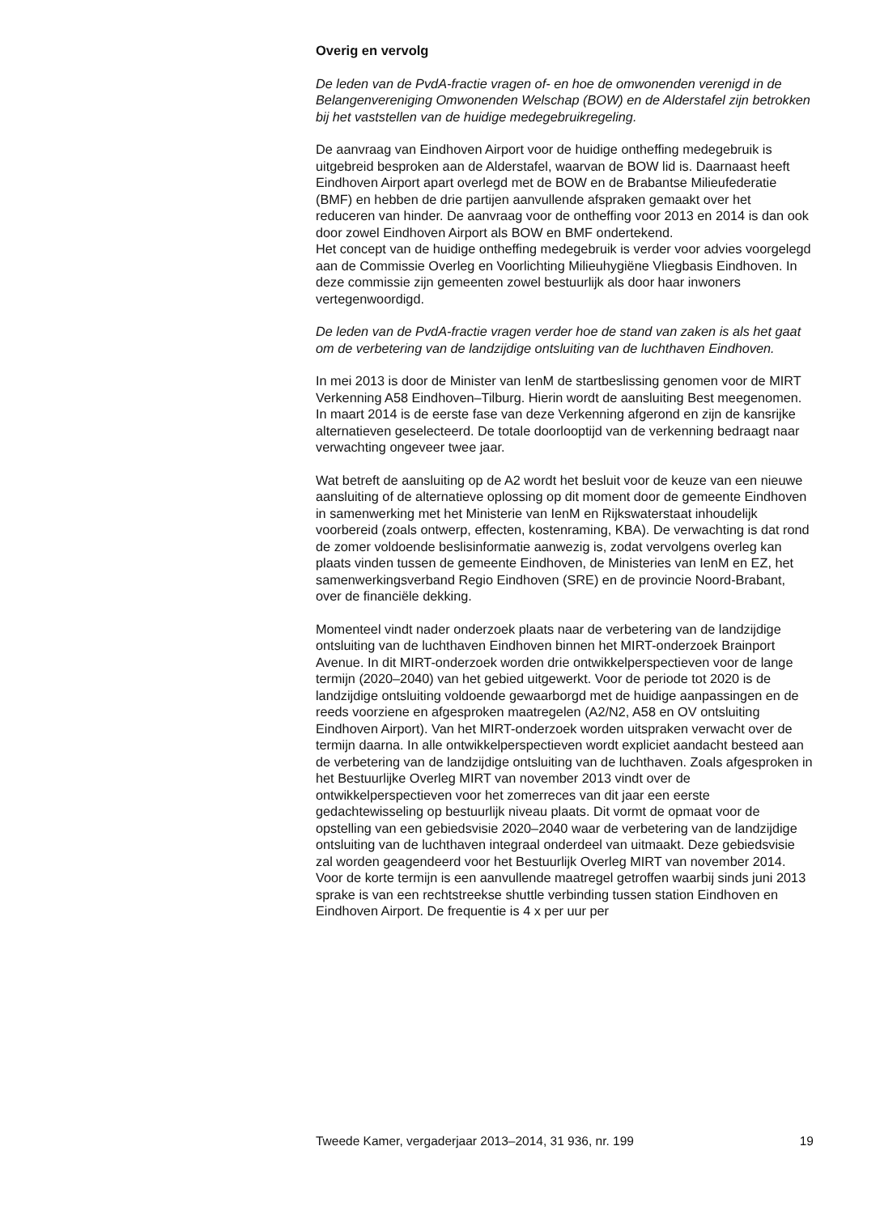Overig en vervolg
De leden van de PvdA-fractie vragen of- en hoe de omwonenden verenigd in de Belangenvereniging Omwonenden Welschap (BOW) en de Alderstafel zijn betrokken bij het vaststellen van de huidige medegebruikregeling.
De aanvraag van Eindhoven Airport voor de huidige ontheffing medegebruik is uitgebreid besproken aan de Alderstafel, waarvan de BOW lid is. Daarnaast heeft Eindhoven Airport apart overlegd met de BOW en de Brabantse Milieufederatie (BMF) en hebben de drie partijen aanvullende afspraken gemaakt over het reduceren van hinder. De aanvraag voor de ontheffing voor 2013 en 2014 is dan ook door zowel Eindhoven Airport als BOW en BMF ondertekend.
Het concept van de huidige ontheffing medegebruik is verder voor advies voorgelegd aan de Commissie Overleg en Voorlichting Milieuhygiëne Vliegbasis Eindhoven. In deze commissie zijn gemeenten zowel bestuurlijk als door haar inwoners vertegenwoordigd.
De leden van de PvdA-fractie vragen verder hoe de stand van zaken is als het gaat om de verbetering van de landzijdige ontsluiting van de luchthaven Eindhoven.
In mei 2013 is door de Minister van IenM de startbeslissing genomen voor de MIRT Verkenning A58 Eindhoven–Tilburg. Hierin wordt de aansluiting Best meegenomen. In maart 2014 is de eerste fase van deze Verkenning afgerond en zijn de kansrijke alternatieven geselecteerd. De totale doorlooptijd van de verkenning bedraagt naar verwachting ongeveer twee jaar.
Wat betreft de aansluiting op de A2 wordt het besluit voor de keuze van een nieuwe aansluiting of de alternatieve oplossing op dit moment door de gemeente Eindhoven in samenwerking met het Ministerie van IenM en Rijkswaterstaat inhoudelijk voorbereid (zoals ontwerp, effecten, kostenraming, KBA). De verwachting is dat rond de zomer voldoende beslisinformatie aanwezig is, zodat vervolgens overleg kan plaats vinden tussen de gemeente Eindhoven, de Ministeries van IenM en EZ, het samenwerkingsverband Regio Eindhoven (SRE) en de provincie Noord-Brabant, over de financiële dekking.
Momenteel vindt nader onderzoek plaats naar de verbetering van de landzijdige ontsluiting van de luchthaven Eindhoven binnen het MIRT-onderzoek Brainport Avenue. In dit MIRT-onderzoek worden drie ontwikkelperspectieven voor de lange termijn (2020–2040) van het gebied uitgewerkt. Voor de periode tot 2020 is de landzijdige ontsluiting voldoende gewaarborgd met de huidige aanpassingen en de reeds voorziene en afgesproken maatregelen (A2/N2, A58 en OV ontsluiting Eindhoven Airport). Van het MIRT-onderzoek worden uitspraken verwacht over de termijn daarna. In alle ontwikkelperspectieven wordt expliciet aandacht besteed aan de verbetering van de landzijdige ontsluiting van de luchthaven. Zoals afgesproken in het Bestuurlijke Overleg MIRT van november 2013 vindt over de ontwikkelperspectieven voor het zomerreces van dit jaar een eerste gedachtewisseling op bestuurlijk niveau plaats. Dit vormt de opmaat voor de opstelling van een gebiedsvisie 2020–2040 waar de verbetering van de landzijdige ontsluiting van de luchthaven integraal onderdeel van uitmaakt. Deze gebiedsvisie zal worden geagendeerd voor het Bestuurlijk Overleg MIRT van november 2014.
Voor de korte termijn is een aanvullende maatregel getroffen waarbij sinds juni 2013 sprake is van een rechtstreekse shuttle verbinding tussen station Eindhoven en Eindhoven Airport. De frequentie is 4 x per uur per
Tweede Kamer, vergaderjaar 2013–2014, 31 936, nr. 199 19